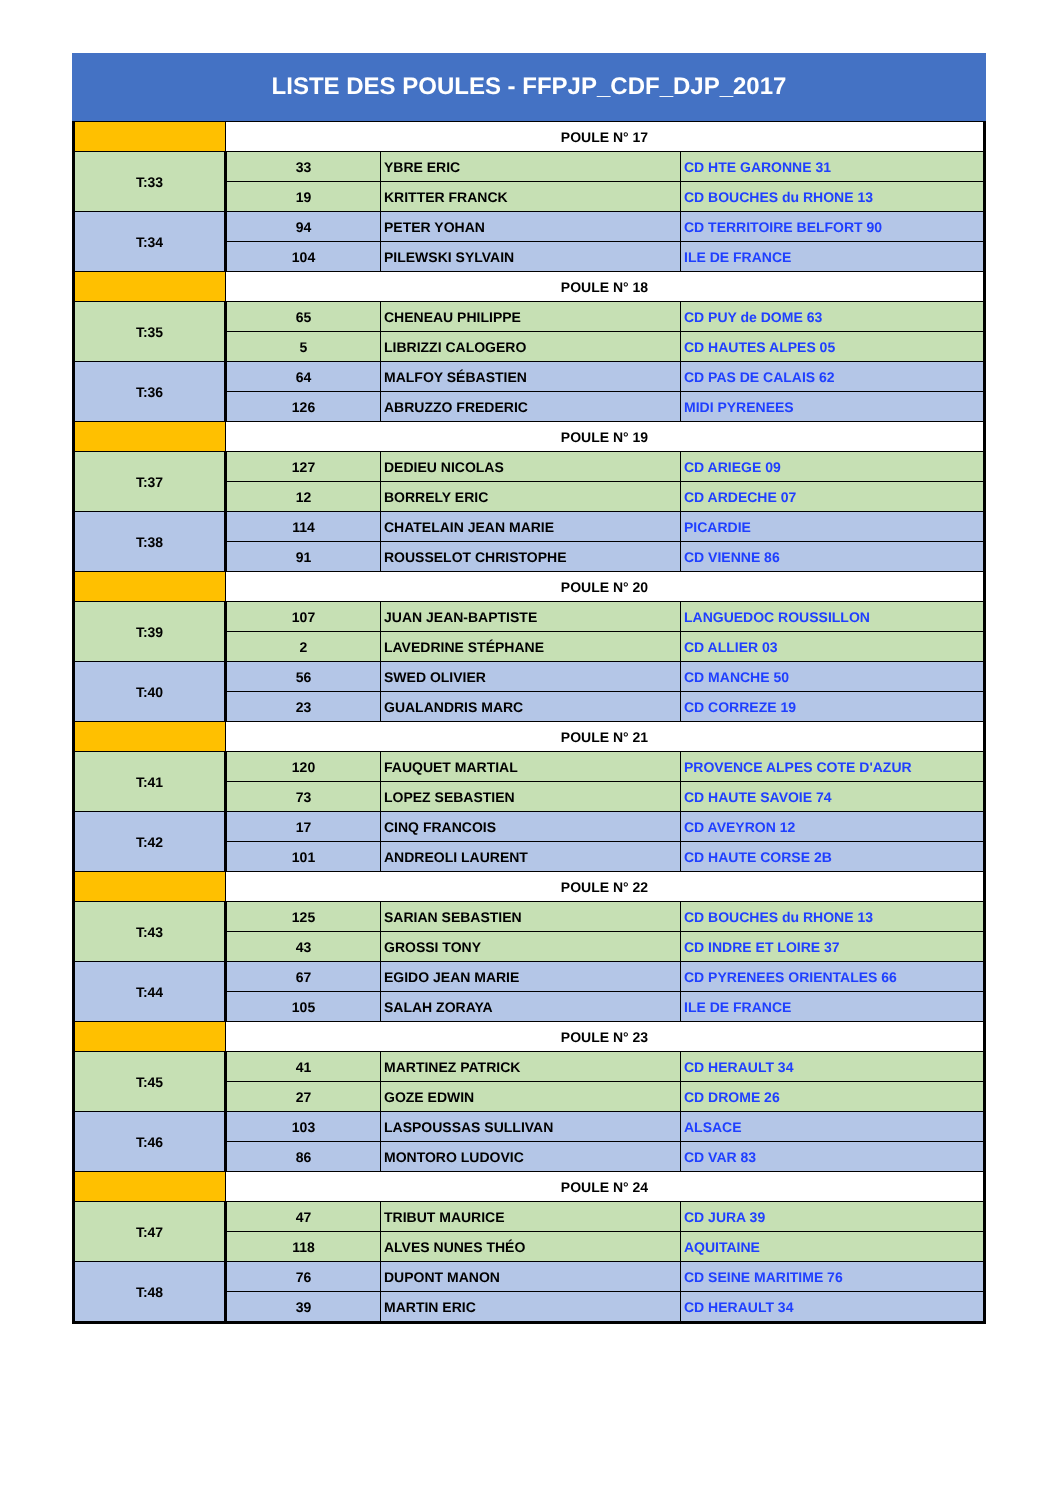LISTE DES POULES - FFPJP_CDF_DJP_2017
| | POULE N° 17 | | |
| T:33 | 33 | YBRE ERIC | CD HTE GARONNE 31 |
| | 19 | KRITTER FRANCK | CD BOUCHES du RHONE 13 |
| T:34 | 94 | PETER YOHAN | CD TERRITOIRE BELFORT 90 |
| | 104 | PILEWSKI SYLVAIN | ILE DE FRANCE |
| | POULE N° 18 | | |
| T:35 | 65 | CHENEAU PHILIPPE | CD PUY de DOME 63 |
| | 5 | LIBRIZZI CALOGERO | CD HAUTES ALPES 05 |
| T:36 | 64 | MALFOY SÉBASTIEN | CD PAS DE CALAIS 62 |
| | 126 | ABRUZZO FREDERIC | MIDI PYRENEES |
| | POULE N° 19 | | |
| T:37 | 127 | DEDIEU NICOLAS | CD ARIEGE 09 |
| | 12 | BORRELY ERIC | CD ARDECHE 07 |
| T:38 | 114 | CHATELAIN JEAN MARIE | PICARDIE |
| | 91 | ROUSSELOT CHRISTOPHE | CD VIENNE 86 |
| | POULE N° 20 | | |
| T:39 | 107 | JUAN JEAN-BAPTISTE | LANGUEDOC ROUSSILLON |
| | 2 | LAVEDRINE STÉPHANE | CD ALLIER 03 |
| T:40 | 56 | SWED OLIVIER | CD MANCHE 50 |
| | 23 | GUALANDRIS MARC | CD CORREZE 19 |
| | POULE N° 21 | | |
| T:41 | 120 | FAUQUET MARTIAL | PROVENCE ALPES COTE D'AZUR |
| | 73 | LOPEZ SEBASTIEN | CD HAUTE SAVOIE 74 |
| T:42 | 17 | CINQ FRANCOIS | CD AVEYRON 12 |
| | 101 | ANDREOLI LAURENT | CD HAUTE CORSE 2B |
| | POULE N° 22 | | |
| T:43 | 125 | SARIAN SEBASTIEN | CD BOUCHES du RHONE 13 |
| | 43 | GROSSI TONY | CD INDRE ET LOIRE 37 |
| T:44 | 67 | EGIDO JEAN MARIE | CD PYRENEES ORIENTALES 66 |
| | 105 | SALAH ZORAYA | ILE DE FRANCE |
| | POULE N° 23 | | |
| T:45 | 41 | MARTINEZ PATRICK | CD HERAULT 34 |
| | 27 | GOZE EDWIN | CD DROME 26 |
| T:46 | 103 | LASPOUSSAS SULLIVAN | ALSACE |
| | 86 | MONTORO LUDOVIC | CD VAR 83 |
| | POULE N° 24 | | |
| T:47 | 47 | TRIBUT MAURICE | CD JURA 39 |
| | 118 | ALVES NUNES THÉO | AQUITAINE |
| T:48 | 76 | DUPONT MANON | CD SEINE MARITIME 76 |
| | 39 | MARTIN ERIC | CD HERAULT 34 |